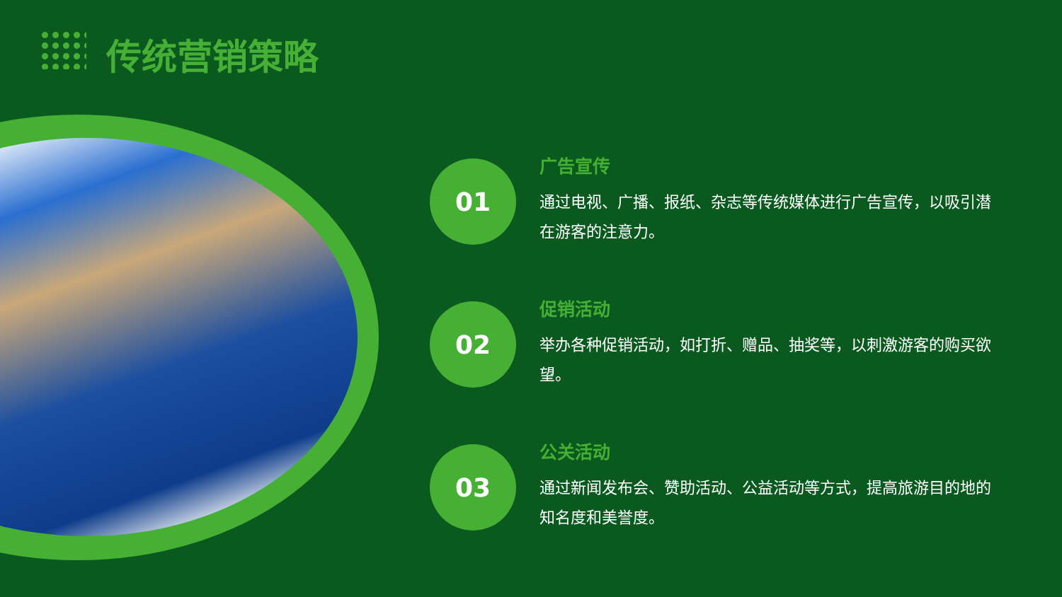传统营销策略
01
广告宣传
通过电视、广播、报纸、杂志等传统媒体进行广告宣传，以吸引潜在游客的注意力。
02
促销活动
举办各种促销活动，如打折、赠品、抽奖等，以刺激游客的购买欲望。
03
公关活动
通过新闻发布会、赞助活动、公益活动等方式，提高旅游目的地的知名度和美誉度。